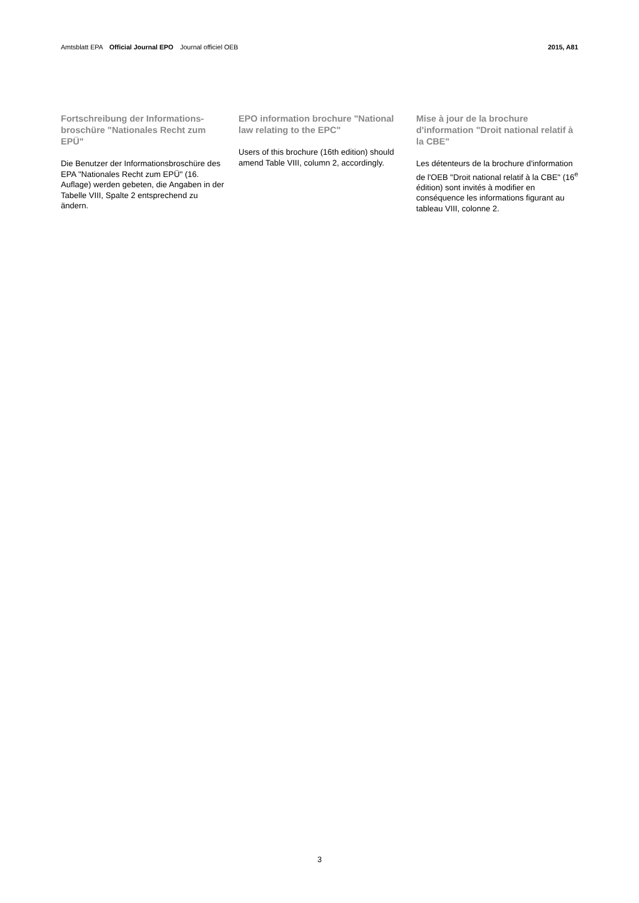Amtsblatt EPA Official Journal EPO Journal officiel OEB
2015, A81
Fortschreibung der Informations-broschüre "Nationales Recht zum EPÜ"
Die Benutzer der Informationsbroschüre des EPA "Nationales Recht zum EPÜ" (16. Auflage) werden gebeten, die Angaben in der Tabelle VIII, Spalte 2 entsprechend zu ändern.
EPO information brochure "National law relating to the EPC"
Users of this brochure (16th edition) should amend Table VIII, column 2, accordingly.
Mise à jour de la brochure d'information "Droit national relatif à la CBE"
Les détenteurs de la brochure d'information de l'OEB "Droit national relatif à la CBE" (16<sup>e</sup> édition) sont invités à modifier en conséquence les informations figurant au tableau VIII, colonne 2.
3